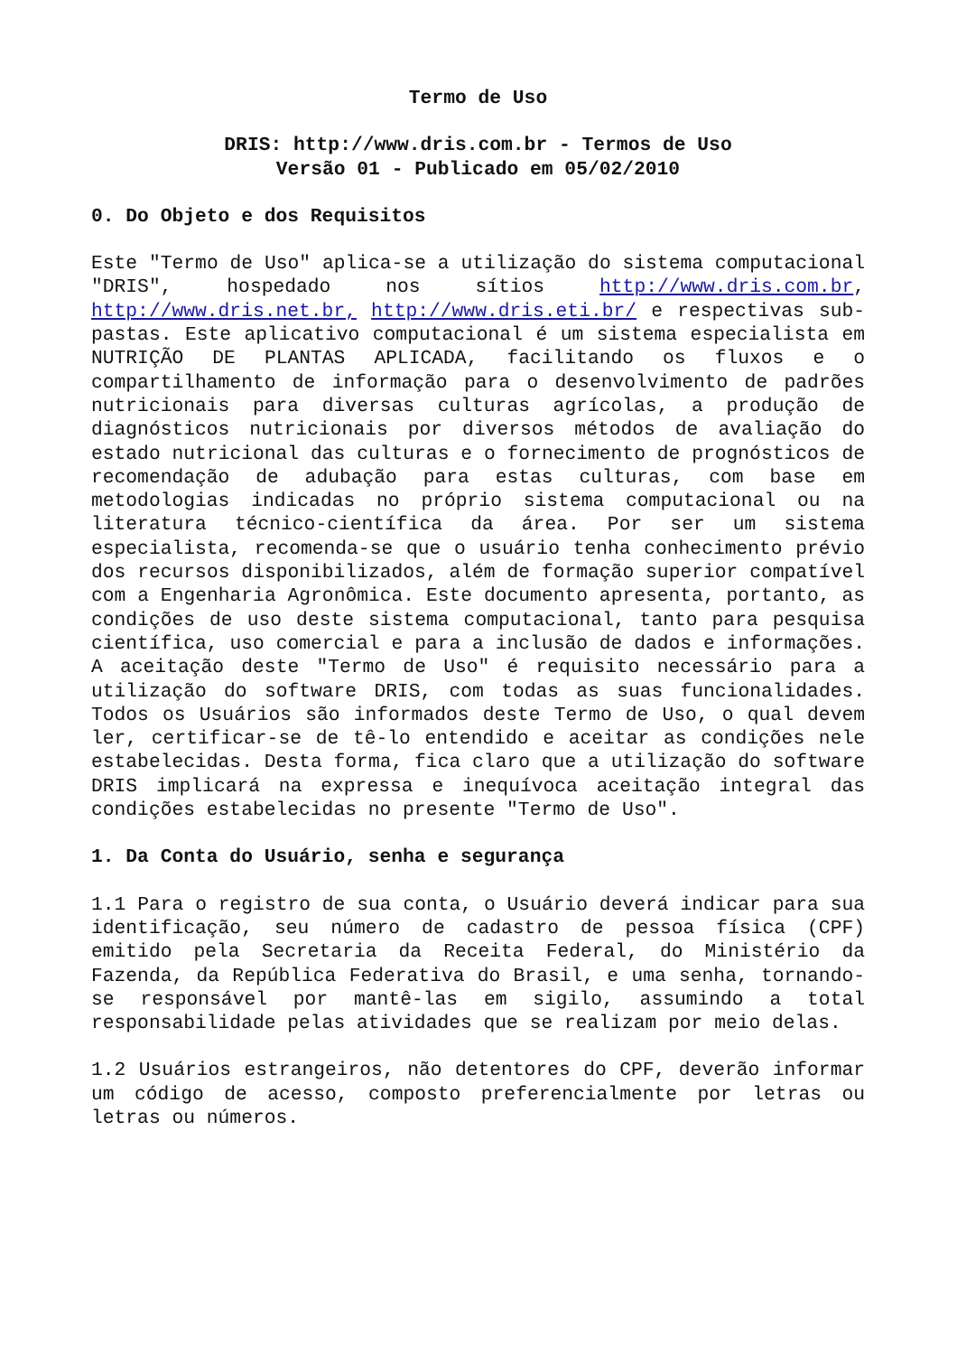Termo de Uso
DRIS: http://www.dris.com.br - Termos de Uso
Versão 01 - Publicado em 05/02/2010
0. Do Objeto e dos Requisitos
Este "Termo de Uso" aplica-se a utilização do sistema computacional "DRIS", hospedado nos sítios http://www.dris.com.br, http://www.dris.net.br, http://www.dris.eti.br/ e respectivas sub-pastas. Este aplicativo computacional é um sistema especialista em NUTRIÇÃO DE PLANTAS APLICADA, facilitando os fluxos e o compartilhamento de informação para o desenvolvimento de padrões nutricionais para diversas culturas agrícolas, a produção de diagnósticos nutricionais por diversos métodos de avaliação do estado nutricional das culturas e o fornecimento de prognósticos de recomendação de adubação para estas culturas, com base em metodologias indicadas no próprio sistema computacional ou na literatura técnico-científica da área. Por ser um sistema especialista, recomenda-se que o usuário tenha conhecimento prévio dos recursos disponibilizados, além de formação superior compatível com a Engenharia Agronômica. Este documento apresenta, portanto, as condições de uso deste sistema computacional, tanto para pesquisa científica, uso comercial e para a inclusão de dados e informações. A aceitação deste "Termo de Uso" é requisito necessário para a utilização do software DRIS, com todas as suas funcionalidades. Todos os Usuários são informados deste Termo de Uso, o qual devem ler, certificar-se de tê-lo entendido e aceitar as condições nele estabelecidas. Desta forma, fica claro que a utilização do software DRIS implicará na expressa e inequívoca aceitação integral das condições estabelecidas no presente "Termo de Uso".
1. Da Conta do Usuário, senha e segurança
1.1 Para o registro de sua conta, o Usuário deverá indicar para sua identificação, seu número de cadastro de pessoa física (CPF) emitido pela Secretaria da Receita Federal, do Ministério da Fazenda, da República Federativa do Brasil, e uma senha, tornando-se responsável por mantê-las em sigilo, assumindo a total responsabilidade pelas atividades que se realizam por meio delas.
1.2 Usuários estrangeiros, não detentores do CPF, deverão informar um código de acesso, composto preferencialmente por letras ou letras ou números.